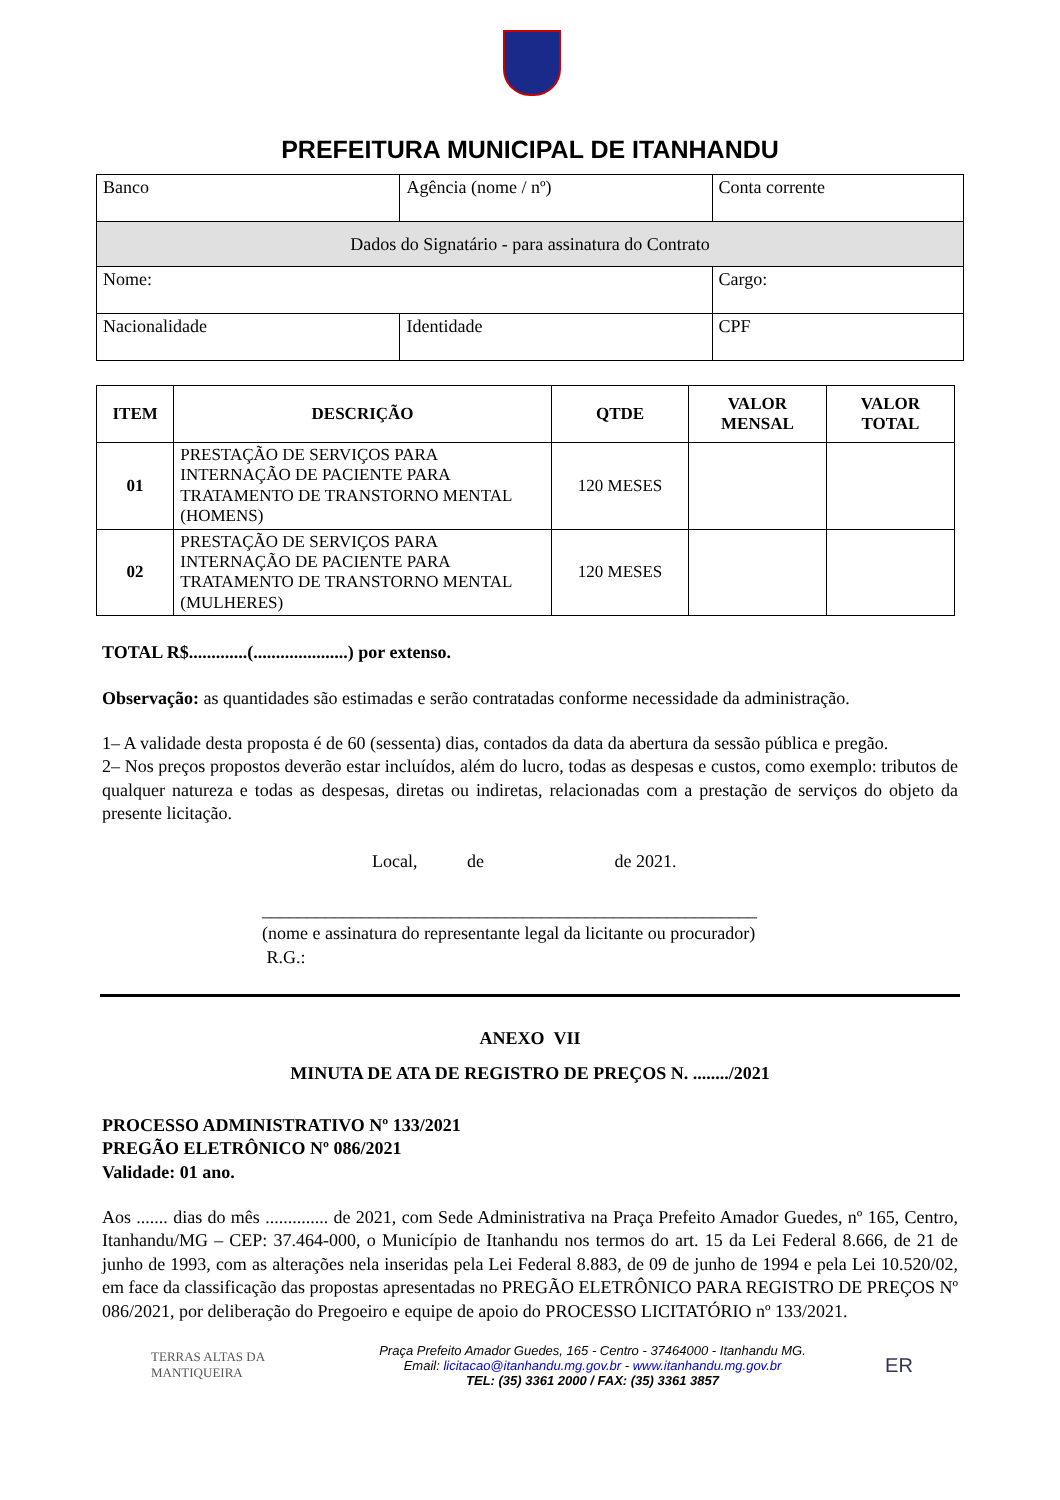PREFEITURA MUNICIPAL DE ITANHANDU
| Banco | Agência (nome / nº) | Conta corrente |
| Dados do Signatário - para assinatura do Contrato | | |
| Nome: | | Cargo: |
| Nacionalidade | Identidade | CPF |
| ITEM | DESCRIÇÃO | QTDE | VALOR MENSAL | VALOR TOTAL |
| --- | --- | --- | --- | --- |
| 01 | PRESTAÇÃO DE SERVIÇOS PARA INTERNAÇÃO DE PACIENTE PARA TRATAMENTO DE TRANSTORNO MENTAL (HOMENS) | 120 MESES | | |
| 02 | PRESTAÇÃO DE SERVIÇOS PARA INTERNAÇÃO DE PACIENTE PARA TRATAMENTO DE TRANSTORNO MENTAL (MULHERES) | 120 MESES | | |
TOTAL R$.............(.....................) por extenso.
Observação: as quantidades são estimadas e serão contratadas conforme necessidade da administração.
1– A validade desta proposta é de 60 (sessenta) dias, contados da data da abertura da sessão pública e pregão.
2– Nos preços propostos deverão estar incluídos, além do lucro, todas as despesas e custos, como exemplo: tributos de qualquer natureza e todas as despesas, diretas ou indiretas, relacionadas com a prestação de serviços do objeto da presente licitação.
Local, de de 2021.
_______________________________________________________
(nome e assinatura do representante legal da licitante ou procurador)
R.G.:
ANEXO VII
MINUTA DE ATA DE REGISTRO DE PREÇOS N. ......../2021
PROCESSO ADMINISTRATIVO Nº 133/2021
PREGÃO ELETRÔNICO Nº 086/2021
Validade: 01 ano.
Aos ....... dias do mês .............. de 2021, com Sede Administrativa na Praça Prefeito Amador Guedes, nº 165, Centro, Itanhandu/MG – CEP: 37.464-000, o Município de Itanhandu nos termos do art. 15 da Lei Federal 8.666, de 21 de junho de 1993, com as alterações nela inseridas pela Lei Federal 8.883, de 09 de junho de 1994 e pela Lei 10.520/02, em face da classificação das propostas apresentadas no PREGÃO ELETRÔNICO PARA REGISTRO DE PREÇOS Nº 086/2021, por deliberação do Pregoeiro e equipe de apoio do PROCESSO LICITATÓRIO nº 133/2021.
TERRAS ALTAS DA MANTIQUEIRA
Praça Prefeito Amador Guedes, 165 - Centro - 37464000 - Itanhandu MG.
Email: licitacao@itanhandu.mg.gov.br - www.itanhandu.mg.gov.br
TEL: (35) 3361 2000 / FAX: (35) 3361 3857
ER